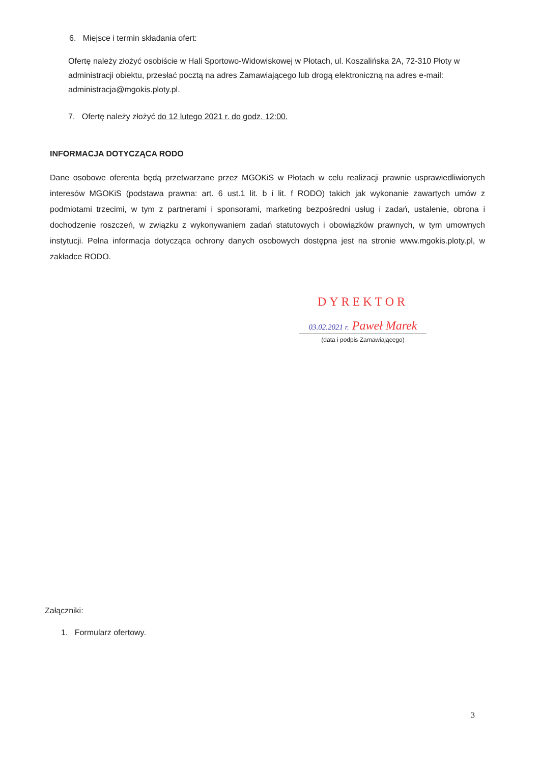6. Miejsce i termin składania ofert:
Ofertę należy złożyć osobiście w Hali Sportowo-Widowiskowej w Płotach, ul. Koszalińska 2A, 72-310 Płoty w administracji obiektu, przesłać pocztą na adres Zamawiającego lub drogą elektroniczną na adres e-mail: administracja@mgokis.ploty.pl.
7. Ofertę należy złożyć do 12 lutego 2021 r. do godz. 12:00.
INFORMACJA DOTYCZĄCA RODO
Dane osobowe oferenta będą przetwarzane przez MGOKiS w Płotach w celu realizacji prawnie usprawiedliwionych interesów MGOKiS (podstawa prawna: art. 6 ust.1 lit. b i lit. f RODO) takich jak wykonanie zawartych umów z podmiotami trzecimi, w tym z partnerami i sponsorami, marketing bezpośredni usług i zadań, ustalenie, obrona i dochodzenie roszczeń, w związku z wykonywaniem zadań statutowych i obowiązków prawnych, w tym umownych instytucji. Pełna informacja dotycząca ochrony danych osobowych dostępna jest na stronie www.mgokis.ploty.pl, w zakładce RODO.
DYREKTOR
03.02.2021 r. Paweł Marek
(data i podpis Zamawiającego)
Załączniki:
1. Formularz ofertowy.
3